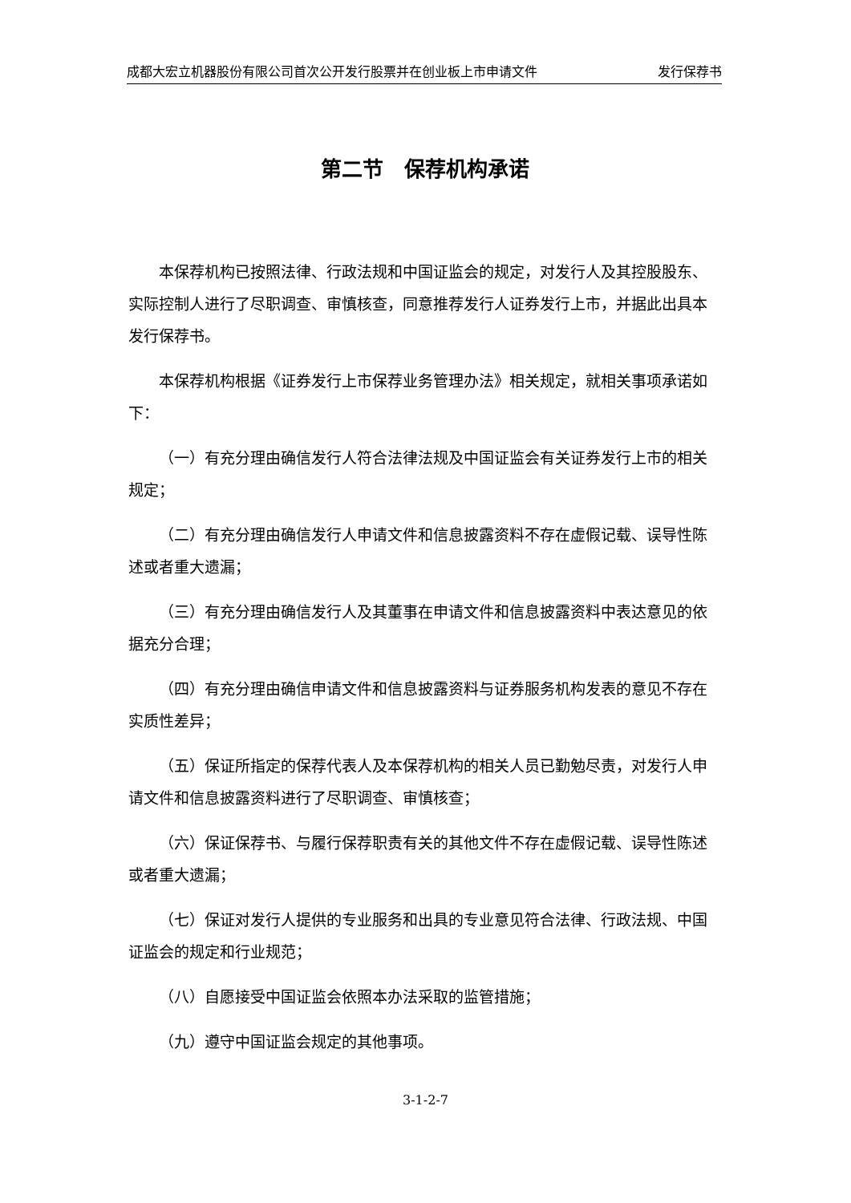成都大宏立机器股份有限公司首次公开发行股票并在创业板上市申请文件 发行保荐书
第二节　保荐机构承诺
本保荐机构已按照法律、行政法规和中国证监会的规定，对发行人及其控股股东、实际控制人进行了尽职调查、审慎核查，同意推荐发行人证券发行上市，并据此出具本发行保荐书。
本保荐机构根据《证券发行上市保荐业务管理办法》相关规定，就相关事项承诺如下：
（一）有充分理由确信发行人符合法律法规及中国证监会有关证券发行上市的相关规定；
（二）有充分理由确信发行人申请文件和信息披露资料不存在虚假记载、误导性陈述或者重大遗漏；
（三）有充分理由确信发行人及其董事在申请文件和信息披露资料中表达意见的依据充分合理；
（四）有充分理由确信申请文件和信息披露资料与证券服务机构发表的意见不存在实质性差异；
（五）保证所指定的保荐代表人及本保荐机构的相关人员已勤勉尽责，对发行人申请文件和信息披露资料进行了尽职调查、审慎核查；
（六）保证保荐书、与履行保荐职责有关的其他文件不存在虚假记载、误导性陈述或者重大遗漏；
（七）保证对发行人提供的专业服务和出具的专业意见符合法律、行政法规、中国证监会的规定和行业规范；
（八）自愿接受中国证监会依照本办法采取的监管措施；
（九）遵守中国证监会规定的其他事项。
3-1-2-7